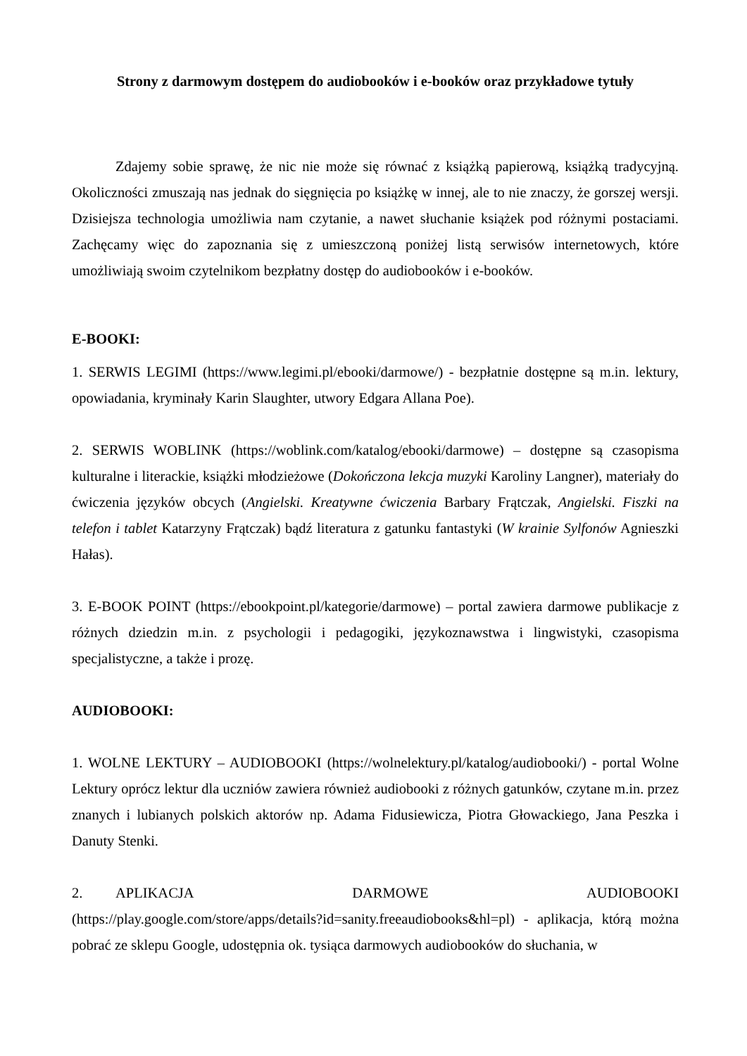Strony z darmowym dostępem do audiobooków i e-booków oraz przykładowe tytuły
Zdajemy sobie sprawę, że nic nie może się równać z książką papierową, książką tradycyjną. Okoliczności zmuszają nas jednak do sięgnięcia po książkę w innej, ale to nie znaczy, że gorszej wersji. Dzisiejsza technologia umożliwia nam czytanie, a nawet słuchanie książek pod różnymi postaciami. Zachęcamy więc do zapoznania się z umieszczoną poniżej listą serwisów internetowych, które umożliwiają swoim czytelnikom bezpłatny dostęp do audiobooków i e-booków.
E-BOOKI:
1. SERWIS LEGIMI (https://www.legimi.pl/ebooki/darmowe/) - bezpłatnie dostępne są m.in. lektury, opowiadania, kryminały Karin Slaughter, utwory Edgara Allana Poe).
2. SERWIS WOBLINK (https://woblink.com/katalog/ebooki/darmowe) – dostępne są czasopisma kulturalne i literackie, książki młodzieżowe (Dokończona lekcja muzyki Karoliny Langner), materiały do ćwiczenia języków obcych (Angielski. Kreatywne ćwiczenia Barbary Frątczak, Angielski. Fiszki na telefon i tablet Katarzyny Frątczak) bądź literatura z gatunku fantastyki (W krainie Sylfonów Agnieszki Hałas).
3. E-BOOK POINT (https://ebookpoint.pl/kategorie/darmowe) – portal zawiera darmowe publikacje z różnych dziedzin m.in. z psychologii i pedagogiki, językoznawstwa i lingwistyki, czasopisma specjalistyczne, a także i prozę.
AUDIOBOOKI:
1. WOLNE LEKTURY – AUDIOBOOKI (https://wolnelektury.pl/katalog/audiobooki/) - portal Wolne Lektury oprócz lektur dla uczniów zawiera również audiobooki z różnych gatunków, czytane m.in. przez znanych i lubianych polskich aktorów np. Adama Fidusiewicza, Piotra Głowackiego, Jana Peszka i Danuty Stenki.
2. APLIKACJA DARMOWE AUDIOBOOKI (https://play.google.com/store/apps/details?id=sanity.freeaudiobooks&hl=pl) - aplikacja, którą można pobrać ze sklepu Google, udostępnia ok. tysiąca darmowych audiobooków do słuchania, w